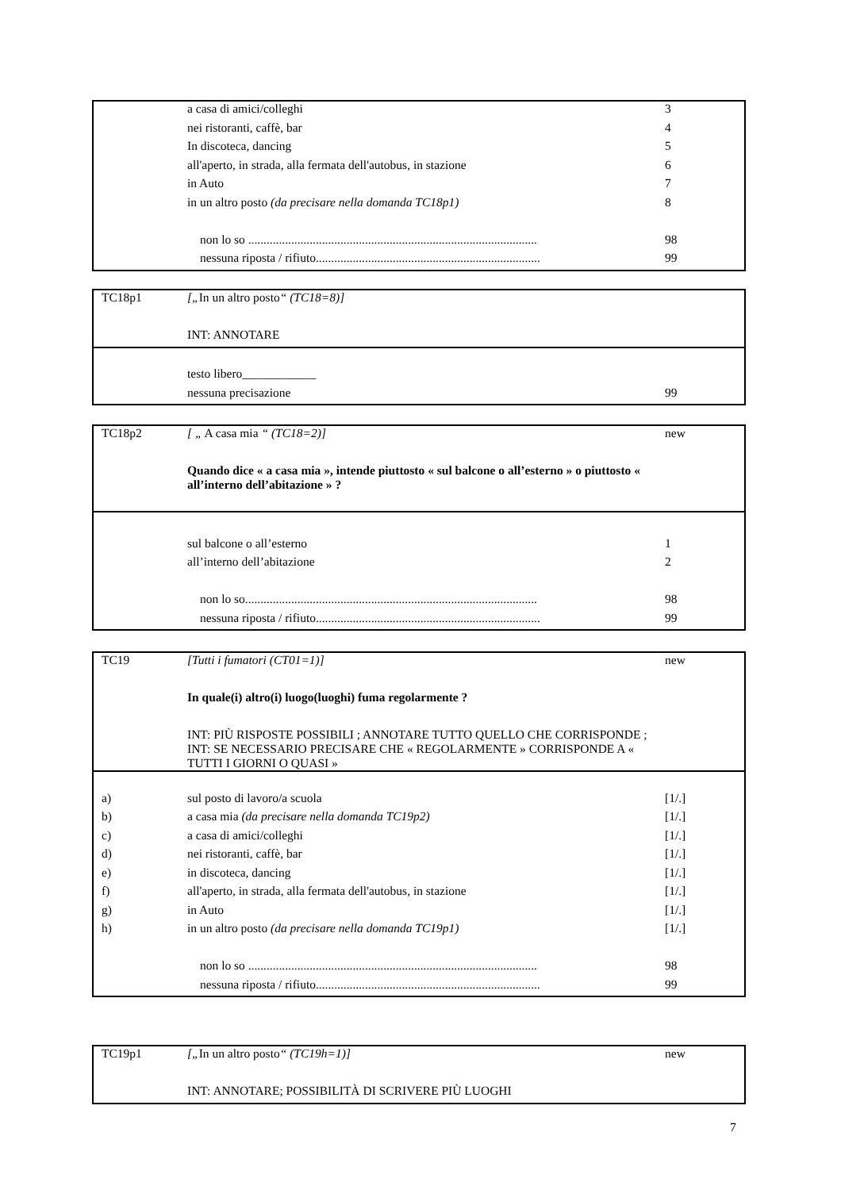| | a casa di amici/colleghi | 3 |
| | nei ristoranti, caffè, bar | 4 |
| | In discoteca, dancing | 5 |
| | all'aperto, in strada, alla fermata dell'autobus, in stazione | 6 |
| | in Auto | 7 |
| | in un altro posto (da precisare nella domanda TC18p1) | 8 |
| | non lo so .............................................................................................. | 98 |
| | nessuna riposta / rifiuto......................................................................... | 99 |
| TC18p1 | [„ In un altro posto “ (TC18=8)] | |
| | INT: ANNOTARE | |
| | testo libero____________ | |
| | nessuna precisazione | 99 |
| TC18p2 | [ „ A casa mia “ (TC18=2)] | new |
| | Quando dice « a casa mia », intende piuttosto « sul balcone o all’esterno » o piuttosto « all’interno dell’abitazione » ? | |
| | sul balcone o all’esterno | 1 |
| | all’interno dell’abitazione | 2 |
| | non lo so............................................................................................... | 98 |
| | nessuna riposta / rifiuto......................................................................... | 99 |
| TC19 | [Tutti i fumatori (CT01=1)] | new |
| | In quale(i) altro(i) luogo(luoghi) fuma regolarmente ? | |
| | INT: PIÙ RISPOSTE POSSIBILI ; ANNOTARE TUTTO QUELLO CHE CORRISPONDE ; INT: SE NECESSARIO PRECISARE CHE « REGOLARMENTE » CORRISPONDE A « TUTTI I GIORNI O QUASI » | |
| a) | sul posto di lavoro/a scuola | [1/.] |
| b) | a casa mia (da precisare nella domanda TC19p2) | [1/.] |
| c) | a casa di amici/colleghi | [1/.] |
| d) | nei ristoranti, caffè, bar | [1/.] |
| e) | in discoteca, dancing | [1/.] |
| f) | all'aperto, in strada, alla fermata dell'autobus, in stazione | [1/.] |
| g) | in Auto | [1/.] |
| h) | in un altro posto (da precisare nella domanda TC19p1) | [1/.] |
| | non lo so .............................................................................................. | 98 |
| | nessuna riposta / rifiuto......................................................................... | 99 |
| TC19p1 | [„ In un altro posto “ (TC19h=1)] | new |
| | INT: ANNOTARE; POSSIBILITÀ DI SCRIVERE PIÙ LUOGHI | |
7